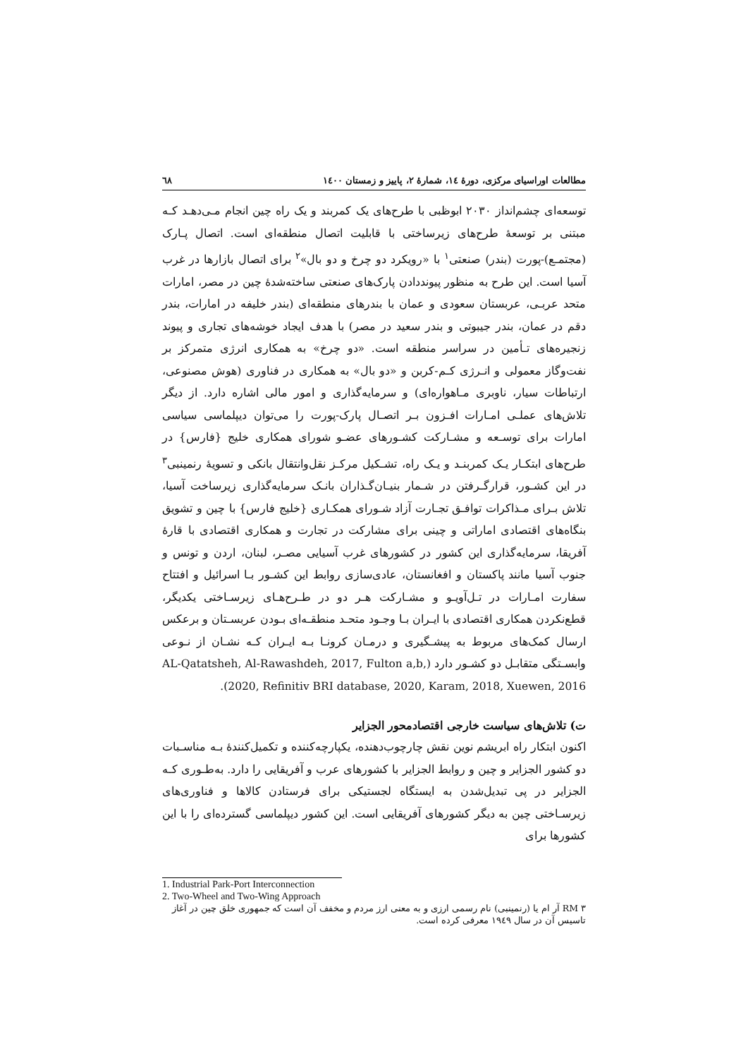مطالعات اوراسیای مرکزی، دورهٔ ١٤، شمارهٔ ٢، پاییز و زمستان ١٤٠٠ ٦٨
توسعه‌ای چشم‌انداز ٢٠٣٠ ابوظبی با طرح‌های یک کمربند و یک راه چین انجام مـی‌دهـد کـه مبتنی بر توسعهٔ طرح‌های زیرساختی با قابلیت اتصال منطقه‌ای است. اتصال پـارک (مجتمـع)-پورت (بندر) صنعتی<sup>١</sup> با «رویکرد دو چرخ و دو بال»<sup>٢</sup> برای اتصال بازارها در غرب آسیا است. این طرح به منظور پیونددادن پارک‌های صنعتی ساخته‌شدهٔ چین در مصر، امارات متحد عربـی، عربستان سعودی و عمان با بندرهای منطقه‌ای (بندر خلیفه در امارات، بندر دقم در عمان، بندر جیبوتی و بندر سعید در مصر) با هدف ایجاد خوشه‌های تجاری و پیوند زنجیره‌های تـأمین در سراسر منطقه است. «دو چرخ» به همکاری انرژی متمرکز بر نفت‌وگاز معمولی و انـرژی کـم-کربن و «دو بال» به همکاری در فناوری (هوش مصنوعی، ارتباطات سیار، ناوبری مـاهواره‌ای) و سرمایه‌گذاری و امور مالی اشاره دارد. از دیگر تلاش‌های عملـی امـارات افـزون بـر اتصـال پارک-پورت را می‌توان دیپلماسی سیاسی امارات برای توسـعه و مشـارکت کشـورهای عضـو شورای همکاری خلیج {فارس} در طرح‌های ابتکـار یـک کمربنـد و یـک راه، تشـکیل مرکـز نقل‌وانتقال بانکی و تسویهٔ رنمینبی<sup>٣</sup> در این کشـور، قرارگـرفتن در شـمار بنیـان‌گـذاران بانـک سرمایه‌گذاری زیرساخت آسیا، تلاش بـرای مـذاکرات توافـق تجـارت آزاد شـورای همکـاری {خلیج فارس} با چین و تشویق بنگاه‌های اقتصادی اماراتی و چینی برای مشارکت در تجارت و همکاری اقتصادی با قارهٔ آفریقا، سرمایه‌گذاری این کشور در کشورهای غرب آسیایی مصـر، لبنان، اردن و تونس و جنوب آسیا مانند پاکستان و افغانستان، عادی‌سازی روابط این کشـور بـا اسرائیل و افتتاح سفارت امـارات در تـل‌آویـو و مشـارکت هـر دو در طـرح‌هـای زیرسـاختی یکدیگر، قطع‌نکردن همکاری اقتصادی با ایـران بـا وجـود متحـد منطقـه‌ای بـودن عربسـتان و برعکس ارسال کمک‌های مربوط به پیشـگیری و درمـان کرونـا بـه ایـران کـه نشـان از نـوعی وابسـتگی متقابـل دو کشـور دارد (AL-Qatatsheh, Al-Rawashdeh, 2017, Fulton a,b, 2020, Refinitiv BRI database, 2020, Karam, 2018, Xuewen, 2016).
ت) تلاش‌های سیاست خارجی اقتصادمحور الجزایر
اکنون ابتکار راه ابریشم نوین نقش چارچوب‌دهنده، یکپارچه‌کننده و تکمیل‌کنندهٔ بـه مناسـبات دو کشور الجزایر و چین و روابط الجزایر با کشورهای عرب و آفریقایی را دارد. به‌طـوری کـه الجزایر در پی تبدیل‌شدن به ایستگاه لجستیکی برای فرستادن کالاها و فناوری‌های زیرسـاختی چین به دیگر کشورهای آفریقایی است. این کشور دیپلماسی گسترده‌ای را با این کشورها برای
1. Industrial Park-Port Interconnection
2. Two-Wheel and Two-Wing Approach
٣ RM آر ام یا (رنمینبی) نام رسمی ارزی و به معنی ارز مردم و مخفف آن است که جمهوری خلق چین در آغاز تاسیس آن در سال ١٩٤٩ معرفی کرده است.